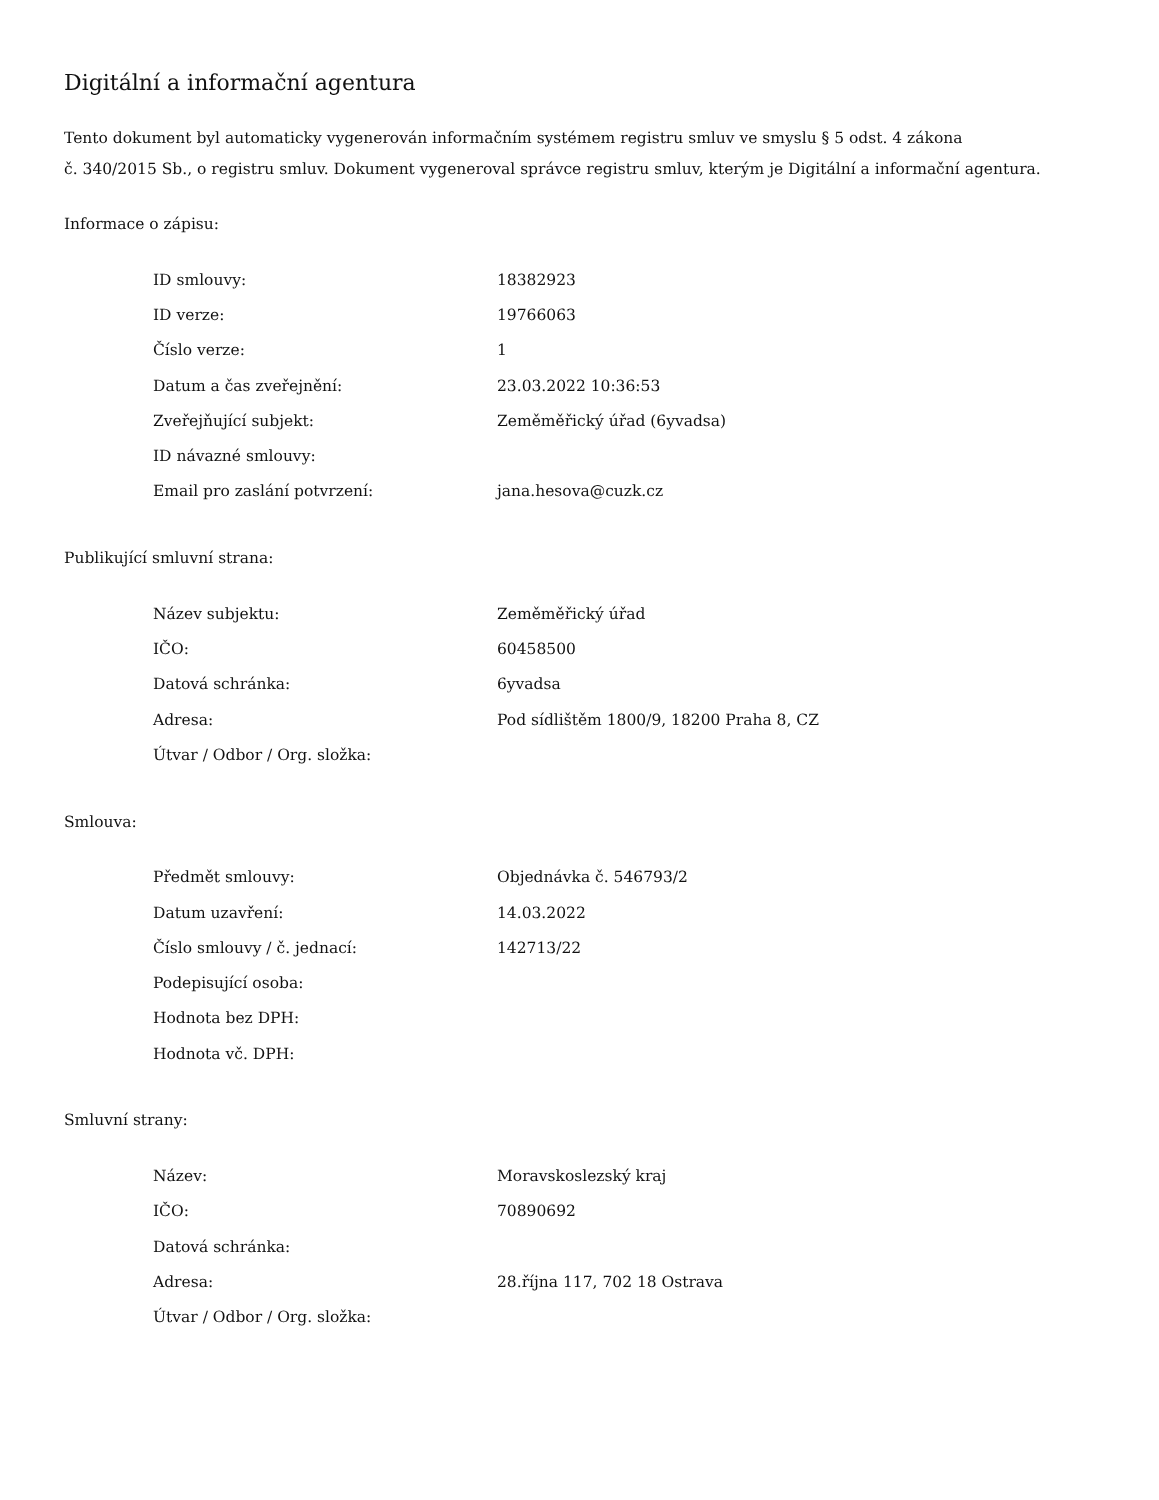Digitální a informační agentura
Tento dokument byl automaticky vygenerován informačním systémem registru smluv ve smyslu § 5 odst. 4 zákona
č. 340/2015 Sb., o registru smluv. Dokument vygeneroval správce registru smluv, kterým je Digitální a informační agentura.
Informace o zápisu:
| ID smlouvy: | 18382923 |
| ID verze: | 19766063 |
| Číslo verze: | 1 |
| Datum a čas zveřejnění: | 23.03.2022 10:36:53 |
| Zveřejňující subjekt: | Zeměměřický úřad (6yvadsa) |
| ID návazné smlouvy: | |
| Email pro zaslání potvrzení: | jana.hesova@cuzk.cz |
Publikující smluvní strana:
| Název subjektu: | Zeměměřický úřad |
| IČO: | 60458500 |
| Datová schránka: | 6yvadsa |
| Adresa: | Pod sídlištěm 1800/9, 18200 Praha 8, CZ |
| Útvar / Odbor / Org. složka: | |
Smlouva:
| Předmět smlouvy: | Objednávka č. 546793/2 |
| Datum uzavření: | 14.03.2022 |
| Číslo smlouvy / č. jednací: | 142713/22 |
| Podepisující osoba: | |
| Hodnota bez DPH: | |
| Hodnota vč. DPH: | |
Smluvní strany:
| Název: | Moravskoslezský kraj |
| IČO: | 70890692 |
| Datová schránka: | |
| Adresa: | 28.října 117, 702 18 Ostrava |
| Útvar / Odbor / Org. složka: | |